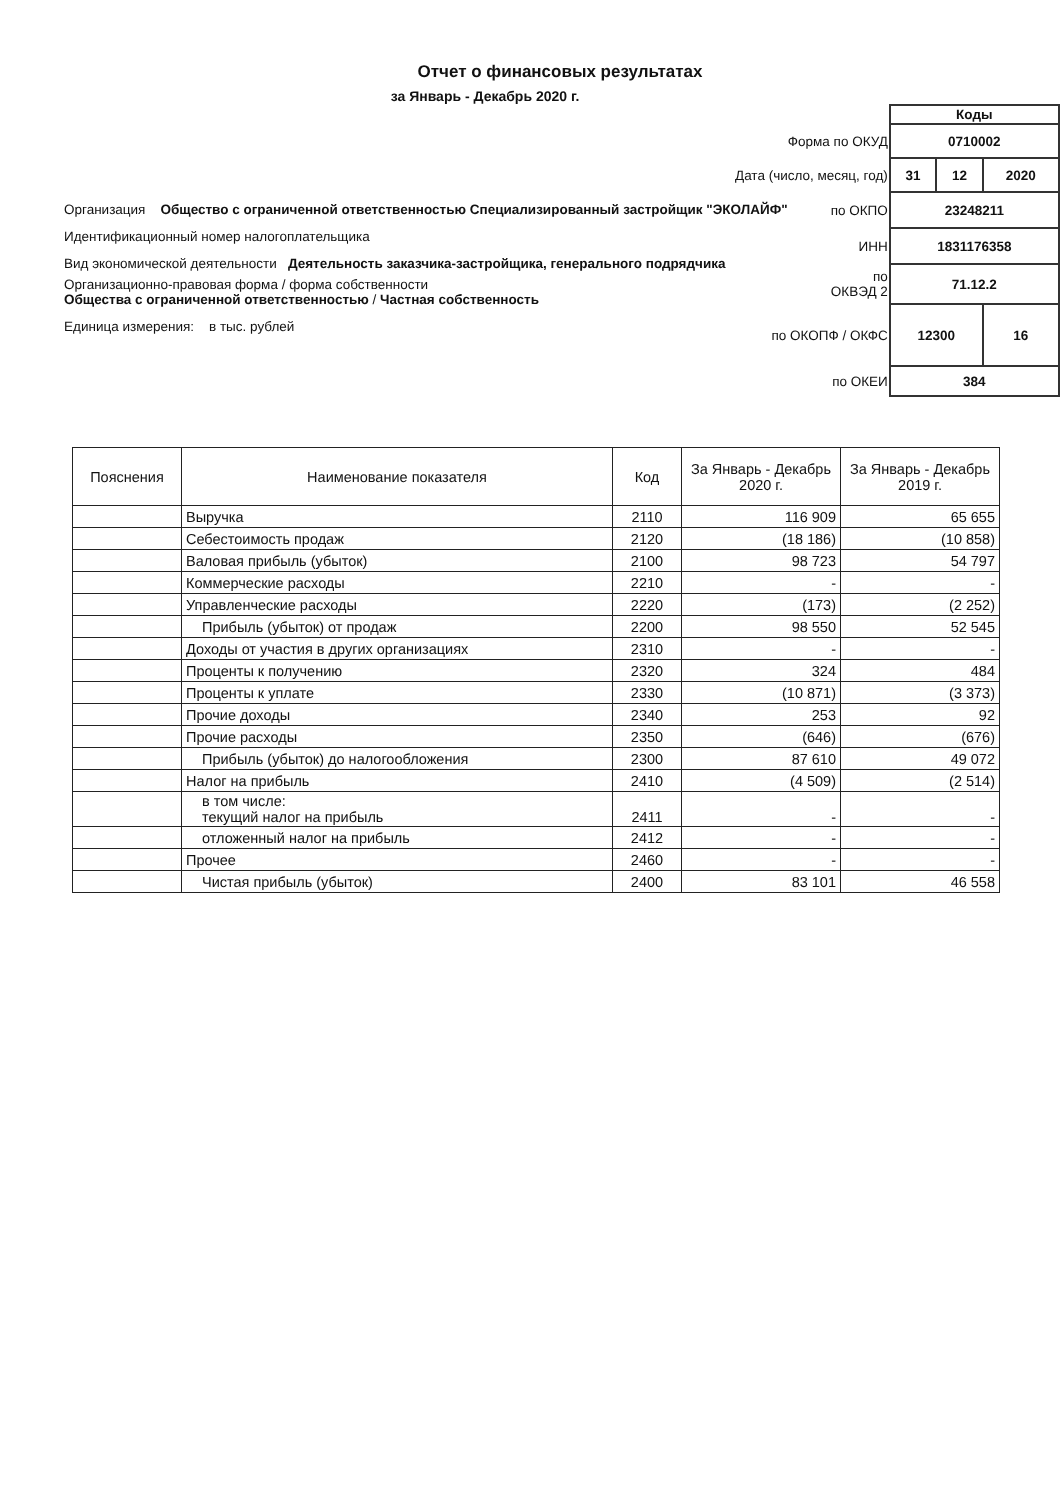Отчет о финансовых результатах
за Январь - Декабрь 2020 г.
Организация Общество с ограниченной ответственностью Специализированный застройщик "ЭКОЛАЙФ"
Идентификационный номер налогоплательщика
Вид экономической деятельности Деятельность заказчика-застройщика, генерального подрядчика
Организационно-правовая форма / форма собственности
Общества с ограниченной ответственностью / Частная собственность
Единица измерения: в тыс. рублей
| | Коды | | |
| Форма по ОКУД | 0710002 | | |
| Дата (число, месяц, год) | 31 | 12 | 2020 |
| по ОКПО | 23248211 | | |
| ИНН | 1831176358 | | |
| по ОКВЭД 2 | 71.12.2 | | |
| по ОКОПФ / ОКФС | 12300 | | 16 |
| по ОКЕИ | 384 | | |
| Пояснения | Наименование показателя | Код | За Январь - Декабрь 2020 г. | За Январь - Декабрь 2019 г. |
| --- | --- | --- | --- | --- |
| | Выручка | 2110 | 116 909 | 65 655 |
| | Себестоимость продаж | 2120 | (18 186) | (10 858) |
| | Валовая прибыль (убыток) | 2100 | 98 723 | 54 797 |
| | Коммерческие расходы | 2210 | - | - |
| | Управленческие расходы | 2220 | (173) | (2 252) |
| | Прибыль (убыток) от продаж | 2200 | 98 550 | 52 545 |
| | Доходы от участия в других организациях | 2310 | - | - |
| | Проценты к получению | 2320 | 324 | 484 |
| | Проценты к уплате | 2330 | (10 871) | (3 373) |
| | Прочие доходы | 2340 | 253 | 92 |
| | Прочие расходы | 2350 | (646) | (676) |
| | Прибыль (убыток) до налогообложения | 2300 | 87 610 | 49 072 |
| | Налог на прибыль | 2410 | (4 509) | (2 514) |
| | в том числе: текущий налог на прибыль | 2411 | - | - |
| | отложенный налог на прибыль | 2412 | - | - |
| | Прочее | 2460 | - | - |
| | Чистая прибыль (убыток) | 2400 | 83 101 | 46 558 |